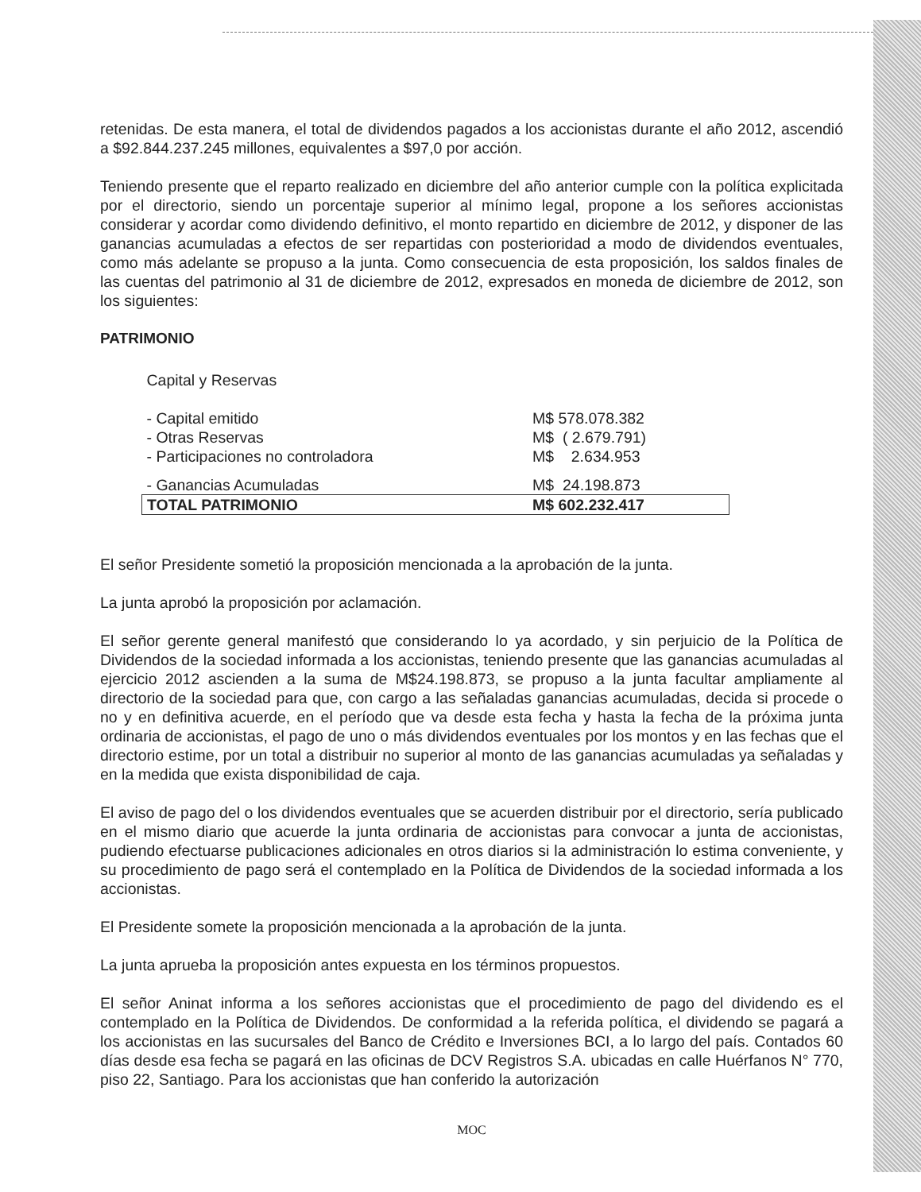retenidas. De esta manera, el total de dividendos pagados a los accionistas durante el año 2012, ascendió a $92.844.237.245 millones, equivalentes a $97,0 por acción.
Teniendo presente que el reparto realizado en diciembre del año anterior cumple con la política explicitada por el directorio, siendo un porcentaje superior al mínimo legal, propone a los señores accionistas considerar y acordar como dividendo definitivo, el monto repartido en diciembre de 2012, y disponer de las ganancias acumuladas a efectos de ser repartidas con posterioridad a modo de dividendos eventuales, como más adelante se propuso a la junta. Como consecuencia de esta proposición, los saldos finales de las cuentas del patrimonio al 31 de diciembre de 2012, expresados en moneda de diciembre de 2012, son los siguientes:
PATRIMONIO
| Capital y Reservas | |
| - Capital emitido | M$ 578.078.382 |
| - Otras Reservas | M$ ( 2.679.791) |
| - Participaciones no controladora | M$ 2.634.953 |
| - Ganancias Acumuladas | M$ 24.198.873 |
| TOTAL PATRIMONIO | M$ 602.232.417 |
El señor Presidente sometió la proposición mencionada a la aprobación de la junta.
La junta aprobó la proposición por aclamación.
El señor gerente general manifestó que considerando lo ya acordado, y sin perjuicio de la Política de Dividendos de la sociedad informada a los accionistas, teniendo presente que las ganancias acumuladas al ejercicio 2012 ascienden a la suma de M$24.198.873, se propuso a la junta facultar ampliamente al directorio de la sociedad para que, con cargo a las señaladas ganancias acumuladas, decida si procede o no y en definitiva acuerde, en el período que va desde esta fecha y hasta la fecha de la próxima junta ordinaria de accionistas, el pago de uno o más dividendos eventuales por los montos y en las fechas que el directorio estime, por un total a distribuir no superior al monto de las ganancias acumuladas ya señaladas y en la medida que exista disponibilidad de caja.
El aviso de pago del o los dividendos eventuales que se acuerden distribuir por el directorio, sería publicado en el mismo diario que acuerde la junta ordinaria de accionistas para convocar a junta de accionistas, pudiendo efectuarse publicaciones adicionales en otros diarios si la administración lo estima conveniente, y su procedimiento de pago será el contemplado en la Política de Dividendos de la sociedad informada a los accionistas.
El Presidente somete la proposición mencionada a la aprobación de la junta.
La junta aprueba la proposición antes expuesta en los términos propuestos.
El señor Aninat informa a los señores accionistas que el procedimiento de pago del dividendo es el contemplado en la Política de Dividendos. De conformidad a la referida política, el dividendo se pagará a los accionistas en las sucursales del Banco de Crédito e Inversiones BCI, a lo largo del país. Contados 60 días desde esa fecha se pagará en las oficinas de DCV Registros S.A. ubicadas en calle Huérfanos N° 770, piso 22, Santiago. Para los accionistas que han conferido la autorización
MOC